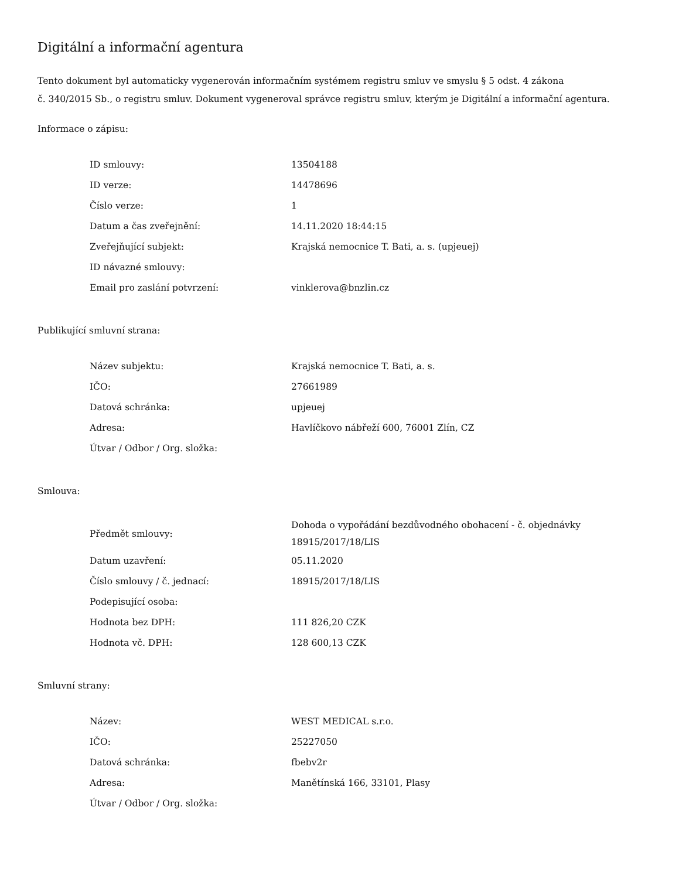Digitální a informační agentura
Tento dokument byl automaticky vygenerován informačním systémem registru smluv ve smyslu § 5 odst. 4 zákona
č. 340/2015 Sb., o registru smluv. Dokument vygeneroval správce registru smluv, kterým je Digitální a informační agentura.
Informace o zápisu:
| ID smlouvy: | 13504188 |
| ID verze: | 14478696 |
| Číslo verze: | 1 |
| Datum a čas zveřejnění: | 14.11.2020 18:44:15 |
| Zveřejňující subjekt: | Krajská nemocnice T. Bati, a. s. (upjeuej) |
| ID návazné smlouvy: | |
| Email pro zaslání potvrzení: | vinklerova@bnzlin.cz |
Publikující smluvní strana:
| Název subjektu: | Krajská nemocnice T. Bati, a. s. |
| IČO: | 27661989 |
| Datová schránka: | upjeuej |
| Adresa: | Havlíčkovo nábřeží 600, 76001 Zlín, CZ |
| Útvar / Odbor / Org. složka: | |
Smlouva:
| Předmět smlouvy: | Dohoda o vypořádání bezdůvodného obohacení - č. objednávky 18915/2017/18/LIS |
| Datum uzavření: | 05.11.2020 |
| Číslo smlouvy / č. jednací: | 18915/2017/18/LIS |
| Podepisující osoba: | |
| Hodnota bez DPH: | 111 826,20 CZK |
| Hodnota vč. DPH: | 128 600,13 CZK |
Smluvní strany:
| Název: | WEST MEDICAL s.r.o. |
| IČO: | 25227050 |
| Datová schránka: | fbebv2r |
| Adresa: | Manětínská 166, 33101, Plasy |
| Útvar / Odbor / Org. složka: | |